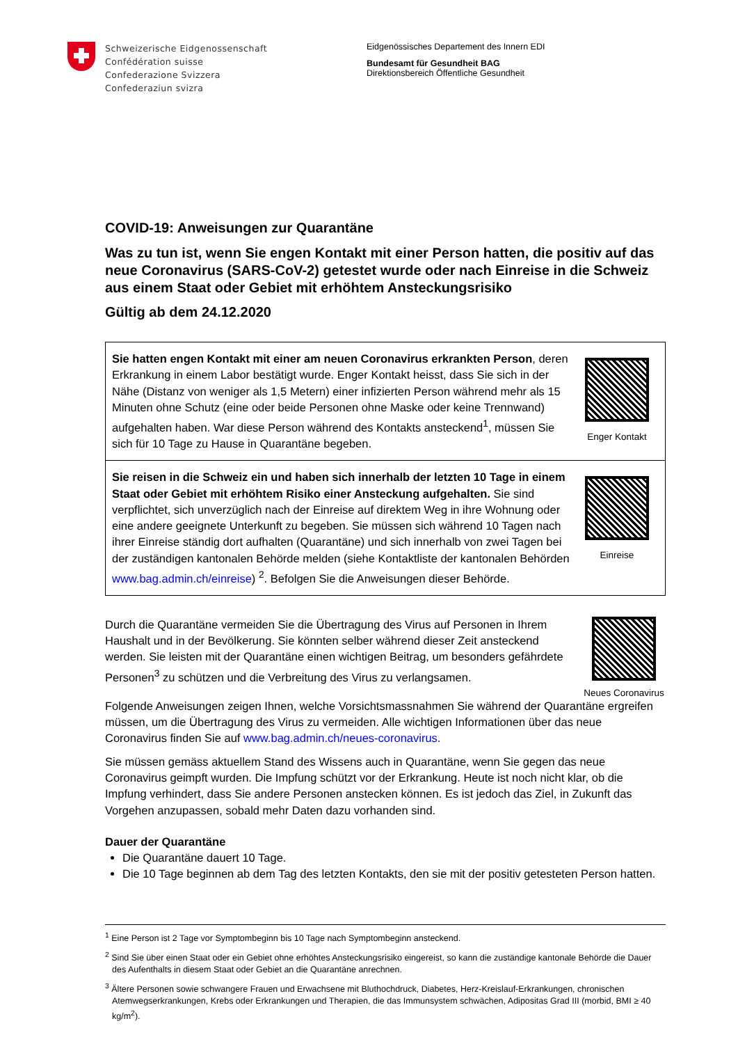Schweizerische Eidgenossenschaft
Confédération suisse
Confederazione Svizzera
Confederaziun svizra
Eidgenössisches Departement des Innern EDI
Bundesamt für Gesundheit BAG
Direktionsbereich Öffentliche Gesundheit
COVID-19: Anweisungen zur Quarantäne
Was zu tun ist, wenn Sie engen Kontakt mit einer Person hatten, die positiv auf das neue Coronavirus (SARS-CoV-2) getestet wurde oder nach Einreise in die Schweiz aus einem Staat oder Gebiet mit erhöhtem Ansteckungsrisiko
Gültig ab dem 24.12.2020
Sie hatten engen Kontakt mit einer am neuen Coronavirus erkrankten Person, deren Erkrankung in einem Labor bestätigt wurde. Enger Kontakt heisst, dass Sie sich in der Nähe (Distanz von weniger als 1,5 Metern) einer infizierten Person während mehr als 15 Minuten ohne Schutz (eine oder beide Personen ohne Maske oder keine Trennwand) aufgehalten haben. War diese Person während des Kontakts ansteckend<sup>1</sup>, müssen Sie sich für 10 Tage zu Hause in Quarantäne begeben.
Enger Kontakt
Sie reisen in die Schweiz ein und haben sich innerhalb der letzten 10 Tage in einem Staat oder Gebiet mit erhöhtem Risiko einer Ansteckung aufgehalten. Sie sind verpflichtet, sich unverzüglich nach der Einreise auf direktem Weg in ihre Wohnung oder eine andere geeignete Unterkunft zu begeben. Sie müssen sich während 10 Tagen nach ihrer Einreise ständig dort aufhalten (Quarantäne) und sich innerhalb von zwei Tagen bei der zuständigen kantonalen Behörde melden (siehe Kontaktliste der kantonalen Behörden www.bag.admin.ch/einreise) <sup>2</sup>. Befolgen Sie die Anweisungen dieser Behörde.
Einreise
Durch die Quarantäne vermeiden Sie die Übertragung des Virus auf Personen in Ihrem Haushalt und in der Bevölkerung. Sie könnten selber während dieser Zeit ansteckend werden. Sie leisten mit der Quarantäne einen wichtigen Beitrag, um besonders gefährdete Personen<sup>3</sup> zu schützen und die Verbreitung des Virus zu verlangsamen.
Neues Coronavirus
Folgende Anweisungen zeigen Ihnen, welche Vorsichtsmassnahmen Sie während der Quarantäne ergreifen müssen, um die Übertragung des Virus zu vermeiden. Alle wichtigen Informationen über das neue Coronavirus finden Sie auf www.bag.admin.ch/neues-coronavirus.
Sie müssen gemäss aktuellem Stand des Wissens auch in Quarantäne, wenn Sie gegen das neue Coronavirus geimpft wurden. Die Impfung schützt vor der Erkrankung. Heute ist noch nicht klar, ob die Impfung verhindert, dass Sie andere Personen anstecken können. Es ist jedoch das Ziel, in Zukunft das Vorgehen anzupassen, sobald mehr Daten dazu vorhanden sind.
Dauer der Quarantäne
Die Quarantäne dauert 10 Tage.
Die 10 Tage beginnen ab dem Tag des letzten Kontakts, den sie mit der positiv getesteten Person hatten.
<sup>1</sup> Eine Person ist 2 Tage vor Symptombeginn bis 10 Tage nach Symptombeginn ansteckend.
<sup>2</sup> Sind Sie über einen Staat oder ein Gebiet ohne erhöhtes Ansteckungsrisiko eingereist, so kann die zuständige kantonale Behörde die Dauer des Aufenthalts in diesem Staat oder Gebiet an die Quarantäne anrechnen.
<sup>3</sup> Ältere Personen sowie schwangere Frauen und Erwachsene mit Bluthochdruck, Diabetes, Herz-Kreislauf-Erkrankungen, chronischen Atemwegserkrankungen, Krebs oder Erkrankungen und Therapien, die das Immunsystem schwächen, Adipositas Grad III (morbid, BMI ≥ 40 kg/m<sup>2</sup>).